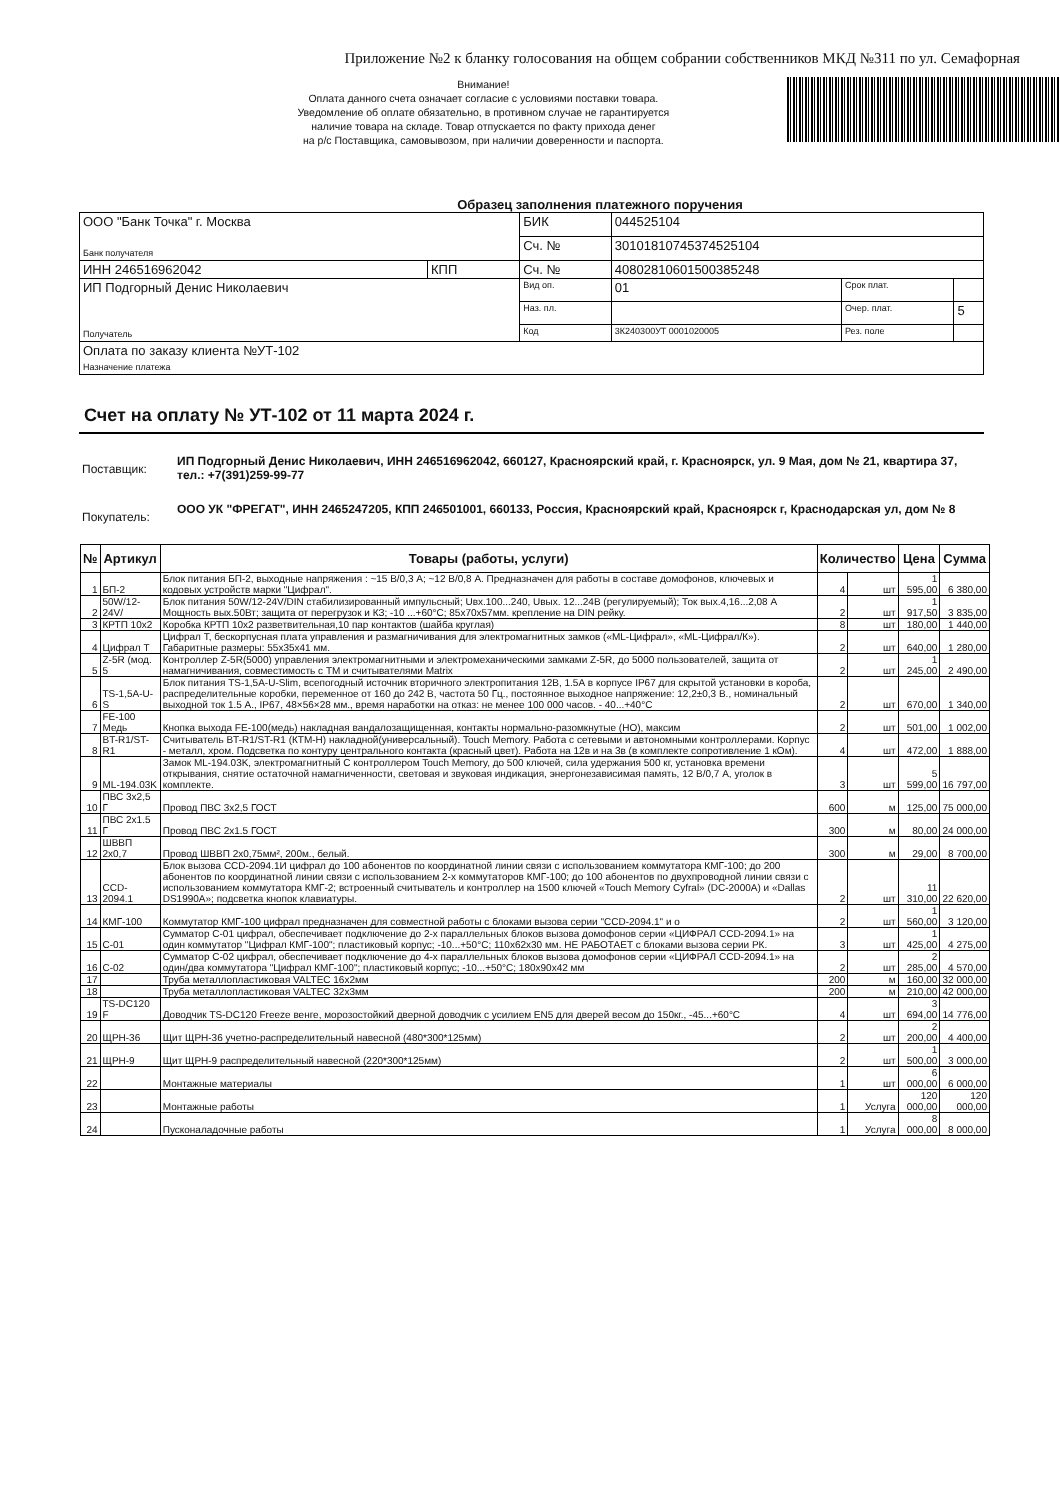Приложение №2 к бланку голосования на общем собрании собственников МКД №311 по ул. Семафорная
Внимание!
Оплата данного счета означает согласие с условиями поставки товара.
Уведомление об оплате обязательно, в противном случае не гарантируется
наличие товара на складе. Товар отпускается по факту прихода денег
на р/с Поставщика, самовывозом, при наличии доверенности и паспорта.
Образец заполнения платежного поручения
| ООО "Банк Точка" г. Москва Банк получателя | | БИК | 044525104 | | |
| | | Сч. № | 30101810745374525104 | | |
| ИНН 246516962042 | КПП | Сч. № | 40802810601500385248 | | |
| ИП Подгорный Денис Николаевич Получатель | | Вид оп. | 01 | Срок плат. | |
| | | Наз. пл. | | Очер. плат. | 5 |
| | | Код | 3К240300УТ 0001020005 | Рез. поле | |
| Оплата по заказу клиента №УТ-102 Назначение платежа | | | | | |
Счет на оплату № УТ-102 от 11 марта 2024 г.
Поставщик:
ИП Подгорный Денис Николаевич, ИНН 246516962042, 660127, Красноярский край, г. Красноярск, ул. 9 Мая, дом № 21, квартира 37, тел.: +7(391)259-99-77
Покупатель:
ООО УК "ФРЕГАТ", ИНН 2465247205, КПП 246501001, 660133, Россия, Красноярский край, Красноярск г, Краснодарская ул, дом № 8
| № | Артикул | Товары (работы, услуги) | Количество | | Цена | Сумма |
| --- | --- | --- | --- | --- | --- | --- |
| 1 | БП-2 | Блок питания БП-2, выходные напряжения : ~15 В/0,3 А; ~12 В/0,8 А. Предназначен для работы в составе домофонов, ключевых и кодовых устройств марки "Цифрал". | 4 | шт | 1 595,00 | 6 380,00 |
| 2 | 50W/12-24V/ | Блок питания 50W/12-24V/DIN стабилизированный импульсный; Uвх.100...240, Uвых. 12...24В (регулируемый); Ток вых.4,16...2,08 А Мощность вых.50Вт; защита от перегрузок и КЗ; -10 ...+60°С; 85х70х57мм. крепление на DIN рейку. | 2 | шт | 1 917,50 | 3 835,00 |
| 3 | КРТП 10х2 | Коробка КРТП 10х2 разветвительная,10 пар контактов (шайба круглая) | 8 | шт | 180,00 | 1 440,00 |
| 4 | Цифрал Т | Цифрал Т, бескорпусная плата управления и размагничивания для электромагнитных замков («ML-Цифрал», «ML-Цифрал/К»). Габаритные размеры: 55х35х41 мм. | 2 | шт | 640,00 | 1 280,00 |
| 5 | Z-5R (мод. 5 | Контроллер Z-5R(5000) управления электромагнитными и электромеханическими замками Z-5R, до 5000 пользователей, защита от намагничивания, совместимость с ТМ и считывателями Matrix | 2 | шт | 1 245,00 | 2 490,00 |
| 6 | TS-1,5A-U-S | Блок питания TS-1,5A-U-Slim, всепогодный источник вторичного электропитания 12В, 1.5А в корпусе IP67 для скрытой установки в короба, распределительные коробки, переменное от 160 до 242 В, частота 50 Гц., постоянное выходное напряжение: 12,2±0,3 В., номинальный выходной ток 1.5 А., IP67, 48×56×28 мм., время наработки на отказ: не менее 100 000 часов. - 40...+40°С | 2 | шт | 670,00 | 1 340,00 |
| 7 | FE-100 Медь | Кнопка выхода FE-100(медь) накладная вандалозащищенная, контакты нормально-разомкнутые (НО), максим | 2 | шт | 501,00 | 1 002,00 |
| 8 | BT-R1/ST-R1 | Считыватель BT-R1/ST-R1 (КТМ-Н) накладной(универсальный). Touch Memory. Работа с сетевыми и автономными контроллерами. Корпус - металл, хром. Подсветка по контуру центрального контакта (красный цвет). Работа на 12в и на 3в (в комплекте сопротивление 1 кОм). | 4 | шт | 472,00 | 1 888,00 |
| 9 | ML-194.03K | Замок ML-194.03K, электромагнитный С контроллером Touch Memory, до 500 ключей, сила удержания 500 кг, установка времени открывания, снятие остаточной намагниченности, световая и звуковая индикация, энергонезависимая память, 12 В/0,7 А, уголок в комплекте. | 3 | шт | 5 599,00 | 16 797,00 |
| 10 | ПВС 3х2,5 Г | Провод ПВС 3х2,5 ГОСТ | 600 | м | 125,00 | 75 000,00 |
| 11 | ПВС 2х1.5 Г | Провод ПВС 2х1.5 ГОСТ | 300 | м | 80,00 | 24 000,00 |
| 12 | ШВВП 2х0,7 | Провод ШВВП 2х0,75мм², 200м., белый. | 300 | м | 29,00 | 8 700,00 |
| 13 | CCD-2094.1 | Блок вызова CCD-2094.1И цифрал до 100 абонентов по координатной линии связи с использованием коммутатора КМГ-100; до 200 абонентов по координатной линии связи с использованием 2-х коммутаторов КМГ-100; до 100 абонентов по двухпроводной линии связи с использованием коммутатора КМГ-2; встроенный считыватель и контроллер на 1500 ключей «Touch Memory Cyfral» (DC-2000A) и «Dallas DS1990A»; подсветка кнопок клавиатуры. | 2 | шт | 11 310,00 | 22 620,00 |
| 14 | КМГ-100 | Коммутатор КМГ-100 цифрал предназначен для совместной работы с блоками вызова серии "CCD-2094.1" и о | 2 | шт | 1 560,00 | 3 120,00 |
| 15 | С-01 | Сумматор С-01 цифрал, обеспечивает подключение до 2-х параллельных блоков вызова домофонов серии «ЦИФРАЛ CCD-2094.1» на один коммутатор "Цифрал КМГ-100"; пластиковый корпус; -10...+50°С; 110х62х30 мм. НЕ РАБОТАЕТ с блоками вызова серии РК. | 3 | шт | 1 425,00 | 4 275,00 |
| 16 | С-02 | Сумматор С-02 цифрал, обеспечивает подключение до 4-х параллельных блоков вызова домофонов серии «ЦИФРАЛ CCD-2094.1» на один/два коммутатора "Цифрал КМГ-100"; пластиковый корпус; -10...+50°С; 180х90х42 мм | 2 | шт | 2 285,00 | 4 570,00 |
| 17 | | Труба металлопластиковая VALTEC 16х2мм | 200 | м | 160,00 | 32 000,00 |
| 18 | | Труба металлопластиковая VALTEC 32х3мм | 200 | м | 210,00 | 42 000,00 |
| 19 | TS-DC120 F | Доводчик TS-DC120 Freeze венге, морозостойкий дверной доводчик с усилием EN5 для дверей весом до 150кг., -45...+60°С | 4 | шт | 3 694,00 | 14 776,00 |
| 20 | ЩРН-36 | Щит ЩРН-36 учетно-распределительный навесной (480*300*125мм) | 2 | шт | 2 200,00 | 4 400,00 |
| 21 | ЩРН-9 | Щит ЩРН-9 распределительный навесной (220*300*125мм) | 2 | шт | 1 500,00 | 3 000,00 |
| 22 | | Монтажные материалы | 1 | шт | 6 000,00 | 6 000,00 |
| 23 | | Монтажные работы | 1 | Услуга | 120 000,00 | 120 000,00 |
| 24 | | Пусконаладочные работы | 1 | Услуга | 8 000,00 | 8 000,00 |